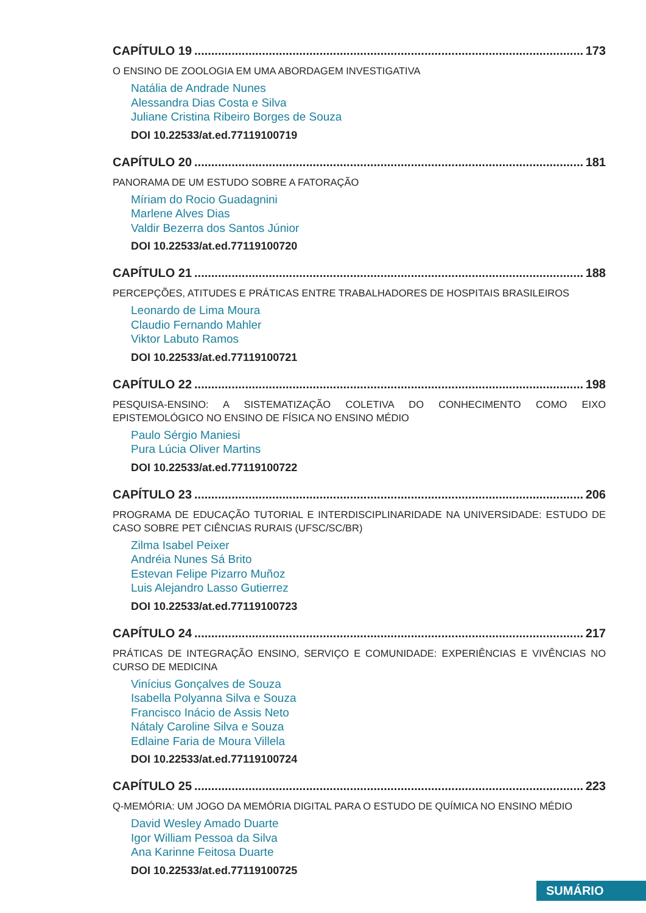CAPÍTULO 19 173
O ENSINO DE ZOOLOGIA EM UMA ABORDAGEM INVESTIGATIVA
Natália de Andrade Nunes
Alessandra Dias Costa e Silva
Juliane Cristina Ribeiro Borges de Souza
DOI 10.22533/at.ed.77119100719
CAPÍTULO 20 181
PANORAMA DE UM ESTUDO SOBRE A FATORAÇÃO
Míriam do Rocio Guadagnini
Marlene Alves Dias
Valdir Bezerra dos Santos Júnior
DOI 10.22533/at.ed.77119100720
CAPÍTULO 21 188
PERCEPÇÕES, ATITUDES E PRÁTICAS ENTRE TRABALHADORES DE HOSPITAIS BRASILEIROS
Leonardo de Lima Moura
Claudio Fernando Mahler
Viktor Labuto Ramos
DOI 10.22533/at.ed.77119100721
CAPÍTULO 22 198
PESQUISA-ENSINO: A SISTEMATIZAÇÃO COLETIVA DO CONHECIMENTO COMO EIXO EPISTEMOLÓGICO NO ENSINO DE FÍSICA NO ENSINO MÉDIO
Paulo Sérgio Maniesi
Pura Lúcia Oliver Martins
DOI 10.22533/at.ed.77119100722
CAPÍTULO 23 206
PROGRAMA DE EDUCAÇÃO TUTORIAL E INTERDISCIPLINARIDADE NA UNIVERSIDADE: ESTUDO DE CASO SOBRE PET CIÊNCIAS RURAIS (UFSC/SC/BR)
Zilma Isabel Peixer
Andréia Nunes Sá Brito
Estevan Felipe Pizarro Muñoz
Luis Alejandro Lasso Gutierrez
DOI 10.22533/at.ed.77119100723
CAPÍTULO 24 217
PRÁTICAS DE INTEGRAÇÃO ENSINO, SERVIÇO E COMUNIDADE: EXPERIÊNCIAS E VIVÊNCIAS NO CURSO DE MEDICINA
Vinícius Gonçalves de Souza
Isabella Polyanna Silva e Souza
Francisco Inácio de Assis Neto
Nátaly Caroline Silva e Souza
Edlaine Faria de Moura Villela
DOI 10.22533/at.ed.77119100724
CAPÍTULO 25 223
Q-MEMÓRIA: UM JOGO DA MEMÓRIA DIGITAL PARA O ESTUDO DE QUÍMICA NO ENSINO MÉDIO
David Wesley Amado Duarte
Igor William Pessoa da Silva
Ana Karinne Feitosa Duarte
DOI 10.22533/at.ed.77119100725
SUMÁRIO